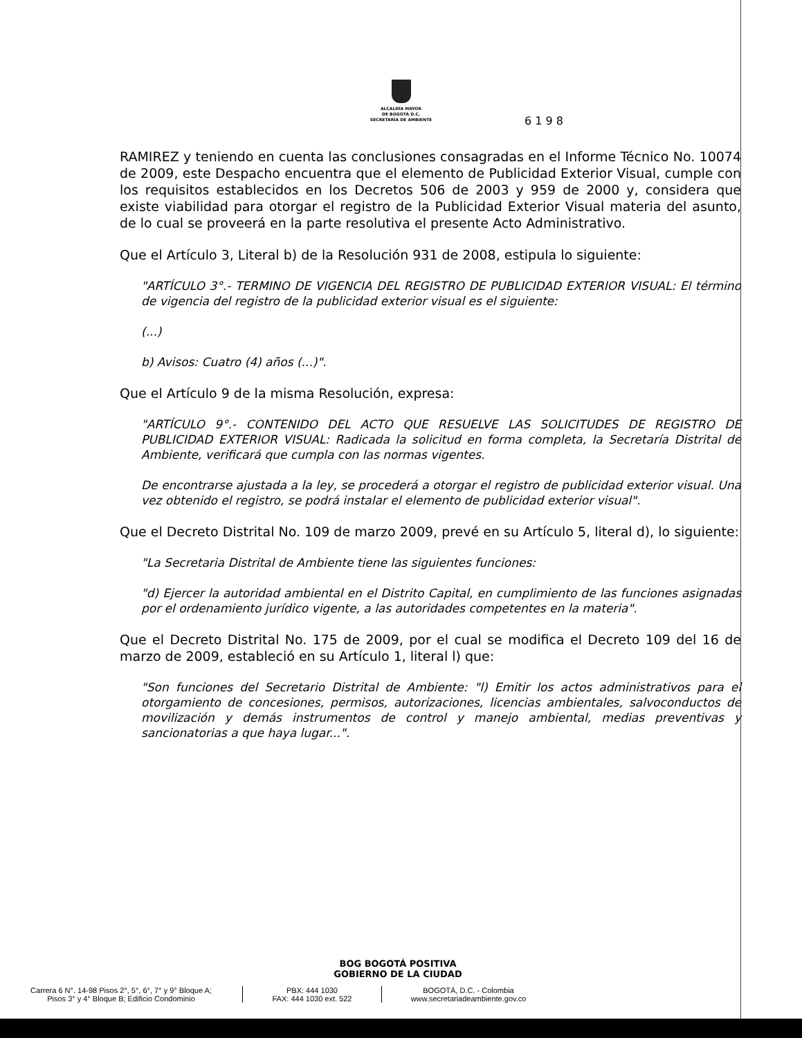ALCALDÍA MAYOR
DE BOGOTÁ D.C.
SECRETARÍA DE AMBIENTE
6 1 9 8
RAMIREZ y teniendo en cuenta las conclusiones consagradas en el Informe Técnico No. 10074 de 2009, este Despacho encuentra que el elemento de Publicidad Exterior Visual, cumple con los requisitos establecidos en los Decretos 506 de 2003 y 959 de 2000 y, considera que existe viabilidad para otorgar el registro de la Publicidad Exterior Visual materia del asunto, de lo cual se proveerá en la parte resolutiva el presente Acto Administrativo.
Que el Artículo 3, Literal b) de la Resolución 931 de 2008, estipula lo siguiente:
"ARTÍCULO 3°.- TERMINO DE VIGENCIA DEL REGISTRO DE PUBLICIDAD EXTERIOR VISUAL: El término de vigencia del registro de la publicidad exterior visual es el siguiente:
(...)
b) Avisos: Cuatro (4) años (...)".
Que el Artículo 9 de la misma Resolución, expresa:
"ARTÍCULO 9°.- CONTENIDO DEL ACTO QUE RESUELVE LAS SOLICITUDES DE REGISTRO DE PUBLICIDAD EXTERIOR VISUAL: Radicada la solicitud en forma completa, la Secretaría Distrital de Ambiente, verificará que cumpla con las normas vigentes.
De encontrarse ajustada a la ley, se procederá a otorgar el registro de publicidad exterior visual. Una vez obtenido el registro, se podrá instalar el elemento de publicidad exterior visual".
Que el Decreto Distrital No. 109 de marzo 2009, prevé en su Artículo 5, literal d), lo siguiente:
"La Secretaria Distrital de Ambiente tiene las siguientes funciones:
"d) Ejercer la autoridad ambiental en el Distrito Capital, en cumplimiento de las funciones asignadas por el ordenamiento jurídico vigente, a las autoridades competentes en la materia".
Que el Decreto Distrital No. 175 de 2009, por el cual se modifica el Decreto 109 del 16 de marzo de 2009, estableció en su Artículo 1, literal l) que:
"Son funciones del Secretario Distrital de Ambiente: "l) Emitir los actos administrativos para el otorgamiento de concesiones, permisos, autorizaciones, licencias ambientales, salvoconductos de movilización y demás instrumentos de control y manejo ambiental, medias preventivas y sancionatorias a que haya lugar...".
BOG BOGOTÁ POSITIVA
GOBIERNO DE LA CIUDAD
Carrera 6 N°. 14-98 Pisos 2°, 5°, 6°, 7° y 9° Bloque A;
Pisos 3° y 4° Bloque B; Edificio Condominio
PBX: 444 1030
FAX: 444 1030 ext. 522
BOGOTÁ, D.C. - Colombia
www.secretariadeambiente.gov.co